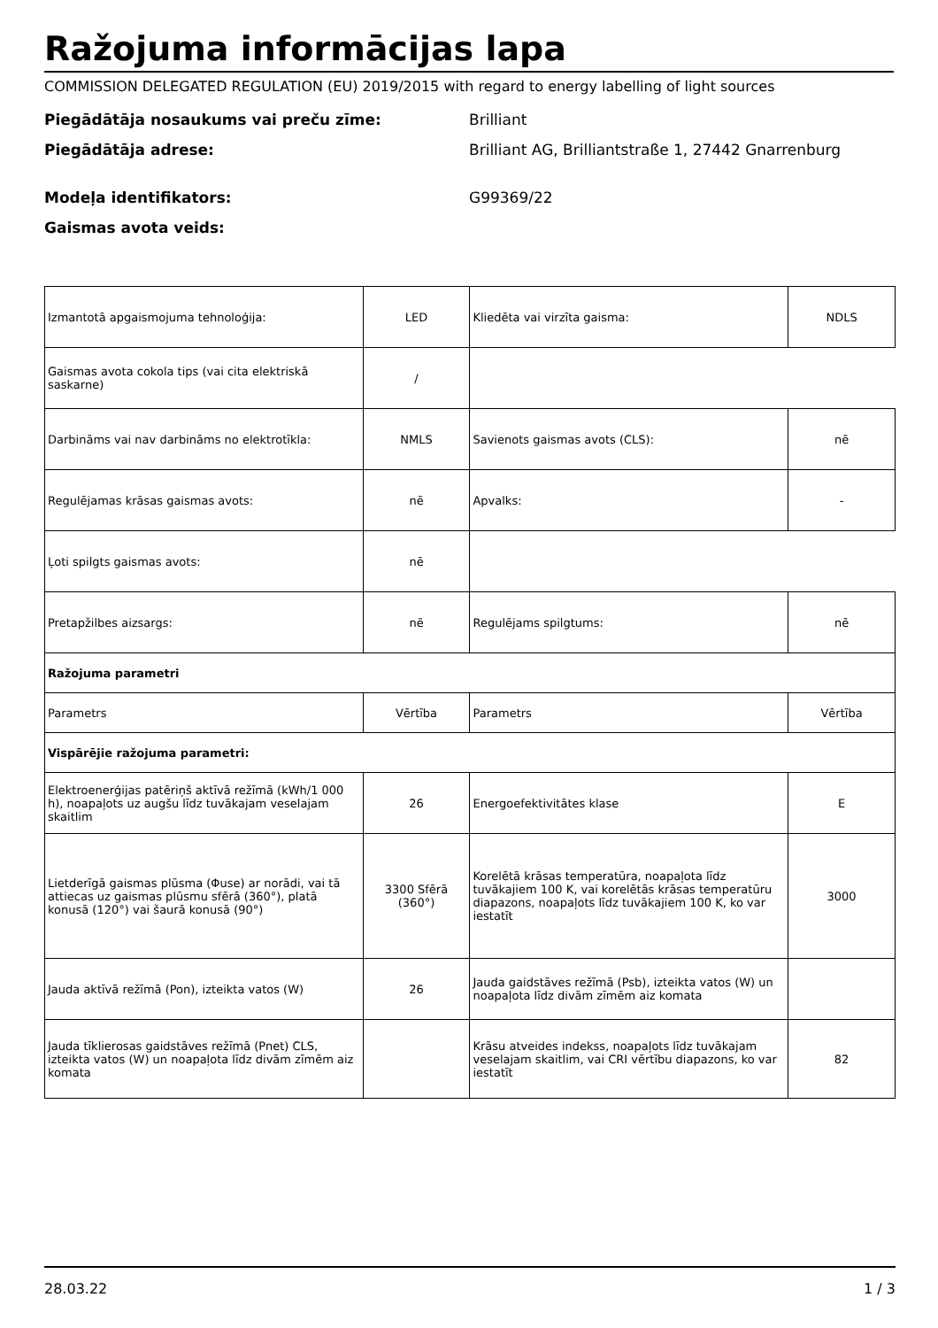Ražojuma informācijas lapa
COMMISSION DELEGATED REGULATION (EU) 2019/2015 with regard to energy labelling of light sources
Piegādātāja nosaukums vai preču zīme: Brilliant
Piegādātāja adrese: Brilliant AG, Brilliantstraße 1, 27442 Gnarrenburg
Modeļa identifikators: G99369/22
Gaismas avota veids:
| Izmantotā apgaismojuma tehnoloģija: | LED | Kliedēta vai virzīta gaisma: | NDLS |
| Gaismas avota cokola tips (vai cita elektriskā saskarne) | / | | |
| Darbināms vai nav darbināms no elektrotīkla: | NMLS | Savienots gaismas avots (CLS): | nē |
| Regulējamas krāsas gaismas avots: | nē | Apvalks: | - |
| Ļoti spilgts gaismas avots: | nē | | |
| Pretapžilbes aizsargs: | nē | Regulējams spilgtums: | nē |
| Ražojuma parametri | | | |
| Parametrs | Vērtība | Parametrs | Vērtība |
| Vispārējie ražojuma parametri: | | | |
| Elektroenerģijas patēriņš aktīvā režīmā (kWh/1 000 h), noapaļots uz augšu līdz tuvākajam veselajam skaitlim | 26 | Energoefektivitātes klase | E |
| Lietderīgā gaismas plūsma (Φuse) ar norādi, vai tā attiecas uz gaismas plūsmu sfērā (360°), platā konusā (120°) vai šaurā konusā (90°) | 3300 Sfērā (360°) | Korelētā krāsas temperatūra, noapaļota līdz tuvākajiem 100 K, vai korelētās krāsas temperatūru diapazons, noapaļots līdz tuvākajiem 100 K, ko var iestatīt | 3000 |
| Jauda aktīvā režīmā (Pon), izteikta vatos (W) | 26 | Jauda gaidstāves režīmā (Psb), izteikta vatos (W) un noapaļota līdz divām zīmēm aiz komata | |
| Jauda tīklierosas gaidstāves režīmā (Pnet) CLS, izteikta vatos (W) un noapaļota līdz divām zīmēm aiz komata | | Krāsu atveides indekss, noapaļots līdz tuvākajam veselajam skaitlim, vai CRI vērtību diapazons, ko var iestatīt | 82 |
28.03.22 1 / 3